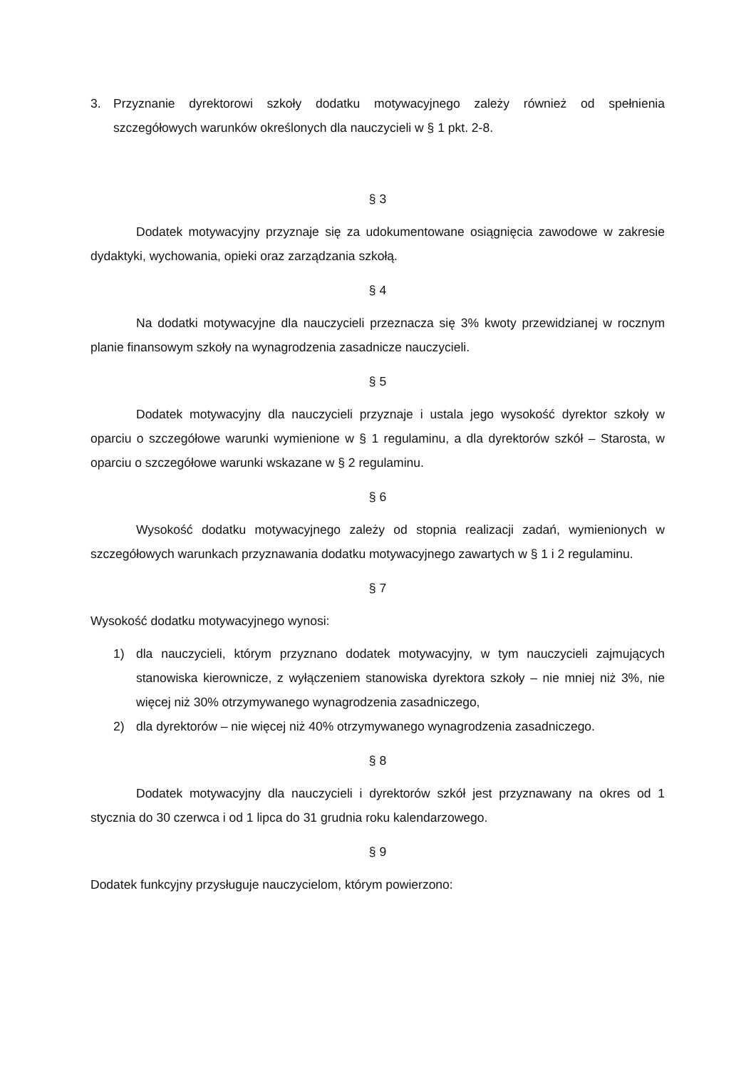3. Przyznanie dyrektorowi szkoły dodatku motywacyjnego zależy również od spełnienia szczegółowych warunków określonych dla nauczycieli w § 1 pkt. 2-8.
§ 3
Dodatek motywacyjny przyznaje się za udokumentowane osiągnięcia zawodowe w zakresie dydaktyki, wychowania, opieki oraz zarządzania szkołą.
§ 4
Na dodatki motywacyjne dla nauczycieli przeznacza się 3% kwoty przewidzianej w rocznym planie finansowym szkoły na wynagrodzenia zasadnicze nauczycieli.
§ 5
Dodatek motywacyjny dla nauczycieli przyznaje i ustala jego wysokość dyrektor szkoły w oparciu o szczegółowe warunki wymienione w § 1 regulaminu, a dla dyrektorów szkół – Starosta, w oparciu o szczegółowe warunki wskazane w § 2 regulaminu.
§ 6
Wysokość dodatku motywacyjnego zależy od stopnia realizacji zadań, wymienionych w szczegółowych warunkach przyznawania dodatku motywacyjnego zawartych w § 1 i 2 regulaminu.
§ 7
Wysokość dodatku motywacyjnego wynosi:
1) dla nauczycieli, którym przyznano dodatek motywacyjny, w tym nauczycieli zajmujących stanowiska kierownicze, z wyłączeniem stanowiska dyrektora szkoły – nie mniej niż 3%, nie więcej niż 30% otrzymywanego wynagrodzenia zasadniczego,
2) dla dyrektorów – nie więcej niż 40% otrzymywanego wynagrodzenia zasadniczego.
§ 8
Dodatek motywacyjny dla nauczycieli i dyrektorów szkół jest przyznawany na okres od 1 stycznia do 30 czerwca i od 1 lipca do 31 grudnia roku kalendarzowego.
§ 9
Dodatek funkcyjny przysługuje nauczycielom, którym powierzono: